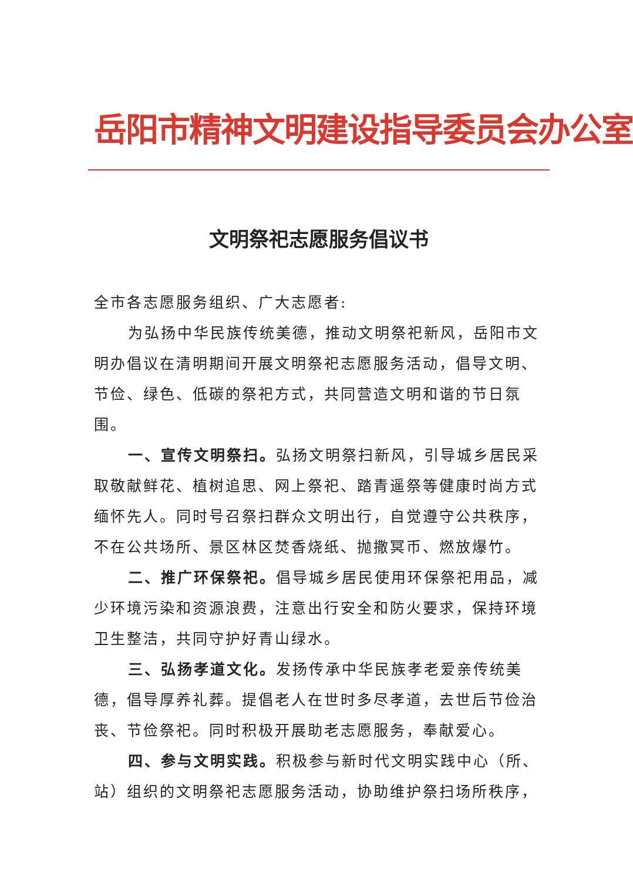岳阳市精神文明建设指导委员会办公室
文明祭祀志愿服务倡议书
全市各志愿服务组织、广大志愿者:
为弘扬中华民族传统美德，推动文明祭祀新风，岳阳市文明办倡议在清明期间开展文明祭祀志愿服务活动，倡导文明、节俭、绿色、低碳的祭祀方式，共同营造文明和谐的节日氛围。
一、宣传文明祭扫。弘扬文明祭扫新风，引导城乡居民采取敬献鲜花、植树追思、网上祭祀、踏青遥祭等健康时尚方式缅怀先人。同时号召祭扫群众文明出行，自觉遵守公共秩序，不在公共场所、景区林区焚香烧纸、抛撒冥币、燃放爆竹。
二、推广环保祭祀。倡导城乡居民使用环保祭祀用品，减少环境污染和资源浪费，注意出行安全和防火要求，保持环境卫生整洁，共同守护好青山绿水。
三、弘扬孝道文化。发扬传承中华民族孝老爱亲传统美德，倡导厚养礼葬。提倡老人在世时多尽孝道，去世后节俭治丧、节俭祭祀。同时积极开展助老志愿服务，奉献爱心。
四、参与文明实践。积极参与新时代文明实践中心（所、站）组织的文明祭祀志愿服务活动，协助维护祭扫场所秩序，